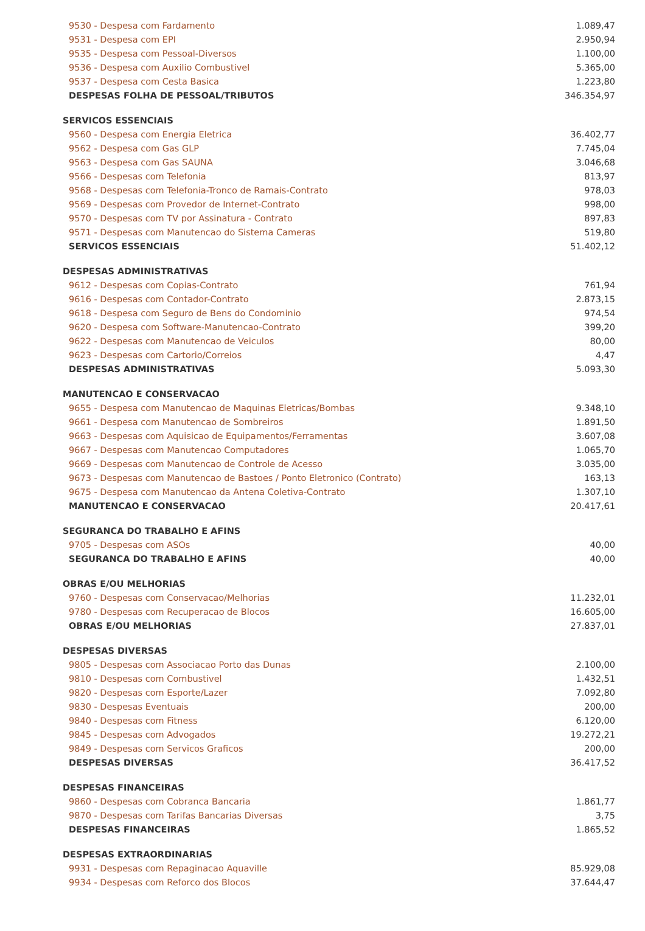| 9530 - Despesa com Fardamento | 1.089,47 |
| 9531 - Despesa com EPI | 2.950,94 |
| 9535 - Despesa com Pessoal-Diversos | 1.100,00 |
| 9536 - Despesa com Auxilio Combustivel | 5.365,00 |
| 9537 - Despesa com Cesta Basica | 1.223,80 |
| DESPESAS FOLHA DE PESSOAL/TRIBUTOS | 346.354,97 |
| SERVICOS ESSENCIAIS | |
| 9560 - Despesa com Energia Eletrica | 36.402,77 |
| 9562 - Despesa com Gas GLP | 7.745,04 |
| 9563 - Despesa com Gas SAUNA | 3.046,68 |
| 9566 - Despesas com Telefonia | 813,97 |
| 9568 - Despesas com Telefonia-Tronco de Ramais-Contrato | 978,03 |
| 9569 - Despesas com Provedor de Internet-Contrato | 998,00 |
| 9570 - Despesas com TV por Assinatura - Contrato | 897,83 |
| 9571 - Despesas com Manutencao do Sistema Cameras | 519,80 |
| SERVICOS ESSENCIAIS | 51.402,12 |
| DESPESAS ADMINISTRATIVAS | |
| 9612 - Despesas com Copias-Contrato | 761,94 |
| 9616 - Despesas com Contador-Contrato | 2.873,15 |
| 9618 - Despesa com Seguro de Bens do Condominio | 974,54 |
| 9620 - Despesa com Software-Manutencao-Contrato | 399,20 |
| 9622 - Despesas com Manutencao de Veiculos | 80,00 |
| 9623 - Despesas com Cartorio/Correios | 4,47 |
| DESPESAS ADMINISTRATIVAS | 5.093,30 |
| MANUTENCAO E CONSERVACAO | |
| 9655 - Despesa com Manutencao de Maquinas Eletricas/Bombas | 9.348,10 |
| 9661 - Despesa com Manutencao de Sombreiros | 1.891,50 |
| 9663 - Despesas com Aquisicao de Equipamentos/Ferramentas | 3.607,08 |
| 9667 - Despesas com Manutencao Computadores | 1.065,70 |
| 9669 - Despesas com Manutencao de Controle de Acesso | 3.035,00 |
| 9673 - Despesas com Manutencao de Bastoes / Ponto Eletronico (Contrato) | 163,13 |
| 9675 - Despesa com Manutencao da Antena Coletiva-Contrato | 1.307,10 |
| MANUTENCAO E CONSERVACAO | 20.417,61 |
| SEGURANCA DO TRABALHO E AFINS | |
| 9705 - Despesas com ASOs | 40,00 |
| SEGURANCA DO TRABALHO E AFINS | 40,00 |
| OBRAS E/OU MELHORIAS | |
| 9760 - Despesas com Conservacao/Melhorias | 11.232,01 |
| 9780 - Despesas com Recuperacao de Blocos | 16.605,00 |
| OBRAS E/OU MELHORIAS | 27.837,01 |
| DESPESAS DIVERSAS | |
| 9805 - Despesas com Associacao Porto das Dunas | 2.100,00 |
| 9810 - Despesas com Combustivel | 1.432,51 |
| 9820 - Despesas com Esporte/Lazer | 7.092,80 |
| 9830 - Despesas Eventuais | 200,00 |
| 9840 - Despesas com Fitness | 6.120,00 |
| 9845 - Despesas com Advogados | 19.272,21 |
| 9849 - Despesas com Servicos Graficos | 200,00 |
| DESPESAS DIVERSAS | 36.417,52 |
| DESPESAS FINANCEIRAS | |
| 9860 - Despesas com Cobranca Bancaria | 1.861,77 |
| 9870 - Despesas com Tarifas Bancarias Diversas | 3,75 |
| DESPESAS FINANCEIRAS | 1.865,52 |
| DESPESAS EXTRAORDINARIAS | |
| 9931 - Despesas com Repaginacao Aquaville | 85.929,08 |
| 9934 - Despesas com Reforco dos Blocos | 37.644,47 |